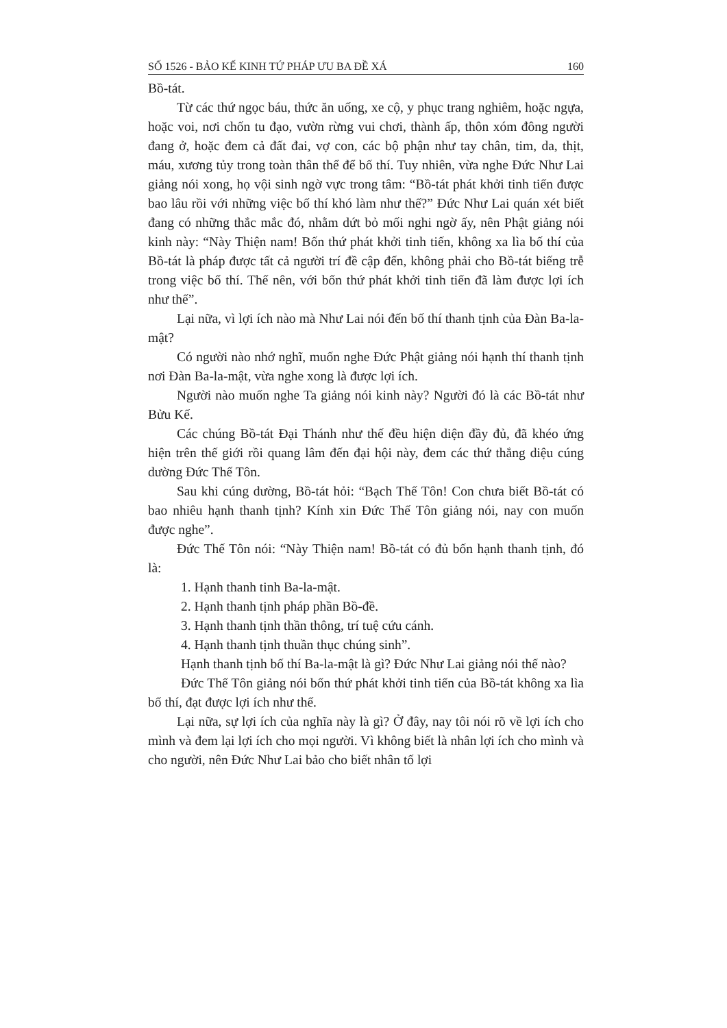SỐ 1526 - BẢO KẾ KINH TỨ PHÁP ƯU BA ĐỀ XÁ 160
Bồ-tát.
Từ các thứ ngọc báu, thức ăn uống, xe cộ, y phục trang nghiêm, hoặc ngựa, hoặc voi, nơi chốn tu đạo, vườn rừng vui chơi, thành ấp, thôn xóm đông người đang ở, hoặc đem cả đất đai, vợ con, các bộ phận như tay chân, tim, da, thịt, máu, xương tủy trong toàn thân thể để bố thí. Tuy nhiên, vừa nghe Đức Như Lai giảng nói xong, họ vội sinh ngờ vực trong tâm: “Bồ-tát phát khởi tinh tiến được bao lâu rồi với những việc bố thí khó làm như thế?” Đức Như Lai quán xét biết đang có những thắc mắc đó, nhằm dứt bỏ mối nghi ngờ ấy, nên Phật giảng nói kinh này: “Này Thiện nam! Bốn thứ phát khởi tinh tiến, không xa lìa bố thí của Bồ-tát là pháp được tất cả người trí đề cập đến, không phải cho Bồ-tát biếng trễ trong việc bố thí. Thế nên, với bốn thứ phát khởi tinh tiến đã làm được lợi ích như thế”.
Lại nữa, vì lợi ích nào mà Như Lai nói đến bố thí thanh tịnh của Đàn Ba-la-mật?
Có người nào nhớ nghĩ, muốn nghe Đức Phật giảng nói hạnh thí thanh tịnh nơi Đàn Ba-la-mật, vừa nghe xong là được lợi ích.
Người nào muốn nghe Ta giảng nói kinh này? Người đó là các Bồ-tát như Bửu Kế.
Các chúng Bồ-tát Đại Thánh như thế đều hiện diện đầy đủ, đã khéo ứng hiện trên thế giới rồi quang lâm đến đại hội này, đem các thứ thắng diệu cúng dường Đức Thế Tôn.
Sau khi cúng dường, Bồ-tát hỏi: “Bạch Thế Tôn! Con chưa biết Bồ-tát có bao nhiêu hạnh thanh tịnh? Kính xin Đức Thế Tôn giảng nói, nay con muốn được nghe”.
Đức Thế Tôn nói: “Này Thiện nam! Bồ-tát có đủ bốn hạnh thanh tịnh, đó là:
1. Hạnh thanh tinh Ba-la-mật.
2. Hạnh thanh tịnh pháp phần Bồ-đề.
3. Hạnh thanh tịnh thần thông, trí tuệ cứu cánh.
4. Hạnh thanh tịnh thuần thục chúng sinh”.
Hạnh thanh tịnh bố thí Ba-la-mật là gì? Đức Như Lai giảng nói thế nào?
Đức Thế Tôn giảng nói bốn thứ phát khởi tinh tiến của Bồ-tát không xa lìa bố thí, đạt được lợi ích như thế.
Lại nữa, sự lợi ích của nghĩa này là gì? Ở đây, nay tôi nói rõ về lợi ích cho mình và đem lại lợi ích cho mọi người. Vì không biết là nhân lợi ích cho mình và cho người, nên Đức Như Lai bảo cho biết nhân tố lợi